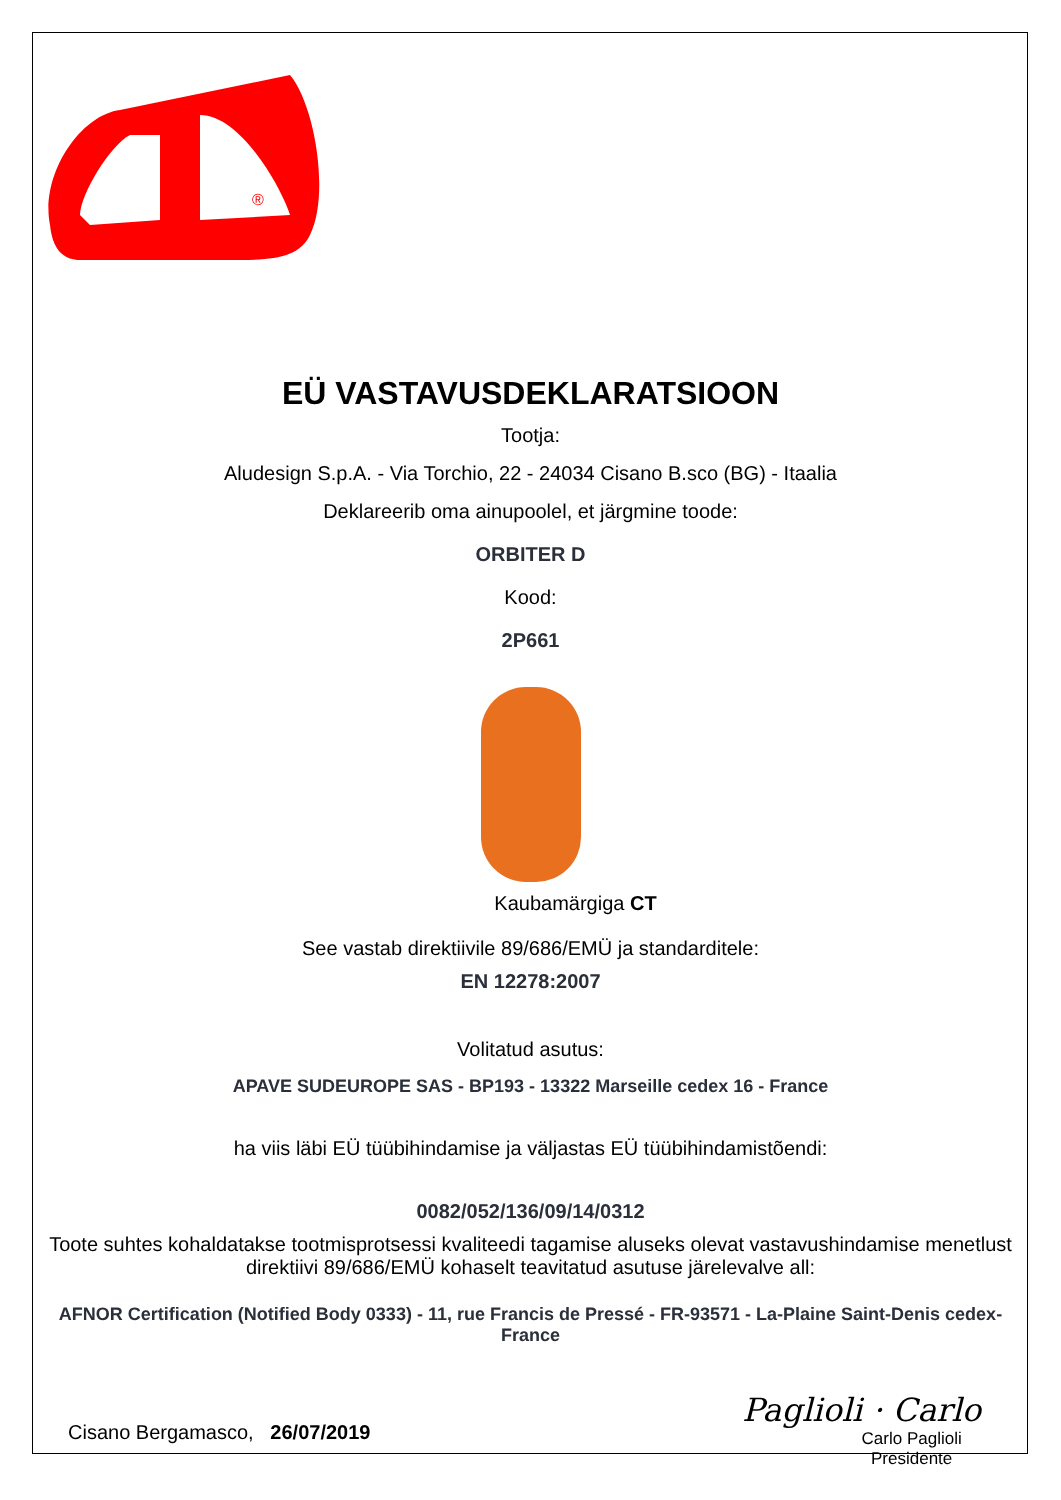®
EÜ VASTAVUSDEKLARATSIOON
Tootja:
Aludesign S.p.A. - Via Torchio, 22 - 24034 Cisano B.sco (BG) - Itaalia
Deklareerib oma ainupoolel, et järgmine toode:
ORBITER D
Kood:
2P661
Kaubamärgiga CT
See vastab direktiivile 89/686/EMÜ ja standarditele:
EN 12278:2007
Volitatud asutus:
APAVE SUDEUROPE SAS - BP193 - 13322 Marseille cedex 16 - France
ha viis läbi EÜ tüübihindamise ja väljastas EÜ tüübihindamistõendi:
0082/052/136/09/14/0312
Toote suhtes kohaldatakse tootmisprotsessi kvaliteedi tagamise aluseks olevat vastavushindamise menetlust direktiivi 89/686/EMÜ kohaselt teavitatud asutuse järelevalve all:
AFNOR Certification (Notified Body 0333) - 11, rue Francis de Pressé - FR-93571 - La-Plaine Saint-Denis cedex-France
Cisano Bergamasco, 26/07/2019
Paglioli · Carlo
Carlo Paglioli
Presidente